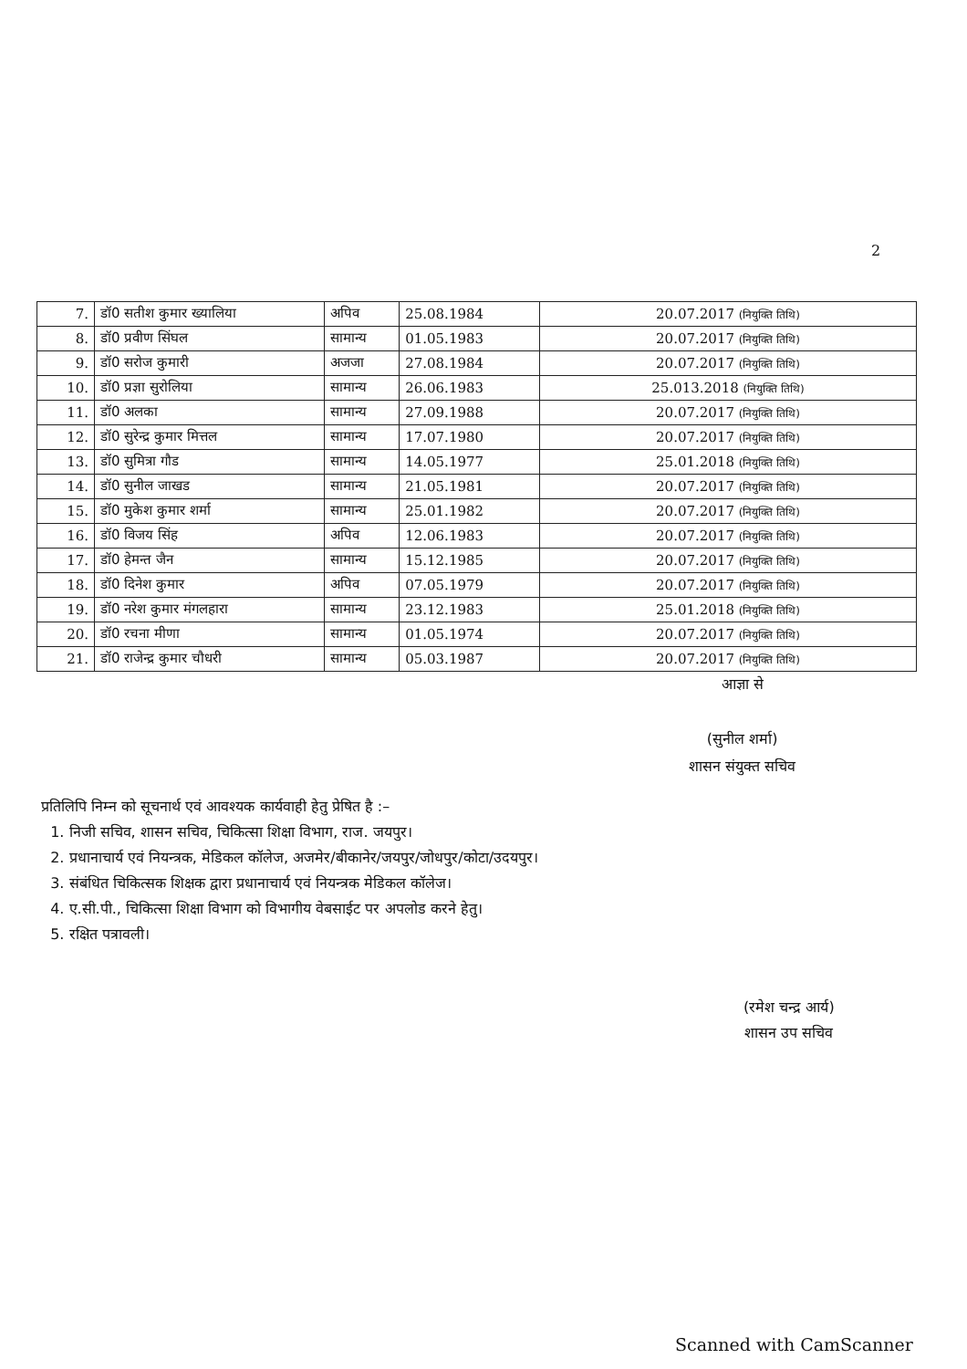2
| 7. | डॉ0 सतीश कुमार ख्यालिया | अपिव | 25.08.1984 | 20.07.2017 (नियुक्ति तिथि) |
| 8. | डॉ0 प्रवीण सिंघल | सामान्य | 01.05.1983 | 20.07.2017 (नियुक्ति तिथि) |
| 9. | डॉ0 सरोज कुमारी | अजजा | 27.08.1984 | 20.07.2017 (नियुक्ति तिथि) |
| 10. | डॉ0 प्रज्ञा सुरोलिया | सामान्य | 26.06.1983 | 25.013.2018 (नियुक्ति तिथि) |
| 11. | डॉ0 अलका | सामान्य | 27.09.1988 | 20.07.2017 (नियुक्ति तिथि) |
| 12. | डॉ0 सुरेन्द्र कुमार मित्तल | सामान्य | 17.07.1980 | 20.07.2017 (नियुक्ति तिथि) |
| 13. | डॉ0 सुमित्रा गौड | सामान्य | 14.05.1977 | 25.01.2018 (नियुक्ति तिथि) |
| 14. | डॉ0 सुनील जाखड | सामान्य | 21.05.1981 | 20.07.2017 (नियुक्ति तिथि) |
| 15. | डॉ0 मुकेश कुमार शर्मा | सामान्य | 25.01.1982 | 20.07.2017 (नियुक्ति तिथि) |
| 16. | डॉ0 विजय सिंह | अपिव | 12.06.1983 | 20.07.2017 (नियुक्ति तिथि) |
| 17. | डॉ0 हेमन्त जैन | सामान्य | 15.12.1985 | 20.07.2017 (नियुक्ति तिथि) |
| 18. | डॉ0 दिनेश कुमार | अपिव | 07.05.1979 | 20.07.2017 (नियुक्ति तिथि) |
| 19. | डॉ0 नरेश कुमार मंगलहारा | सामान्य | 23.12.1983 | 25.01.2018 (नियुक्ति तिथि) |
| 20. | डॉ0 रचना मीणा | सामान्य | 01.05.1974 | 20.07.2017 (नियुक्ति तिथि) |
| 21. | डॉ0 राजेन्द्र कुमार चौधरी | सामान्य | 05.03.1987 | 20.07.2017 (नियुक्ति तिथि) |
आज्ञा से
(सुनील शर्मा)
शासन संयुक्त सचिव
प्रतिलिपि निम्न को सूचनार्थ एवं आवश्यक कार्यवाही हेतु प्रेषित है :–
1. निजी सचिव, शासन सचिव, चिकित्सा शिक्षा विभाग, राज. जयपुर।
2. प्रधानाचार्य एवं नियन्त्रक, मेडिकल कॉलेज, अजमेर/बीकानेर/जयपुर/जोधपुर/कोटा/उदयपुर।
3. संबंधित चिकित्सक शिक्षक द्वारा प्रधानाचार्य एवं नियन्त्रक मेडिकल कॉलेज।
4. ए.सी.पी., चिकित्सा शिक्षा विभाग को विभागीय वेबसाईट पर अपलोड करने हेतु।
5. रक्षित पत्रावली।
(रमेश चन्द्र आर्य)
शासन उप सचिव
Scanned with CamScanner